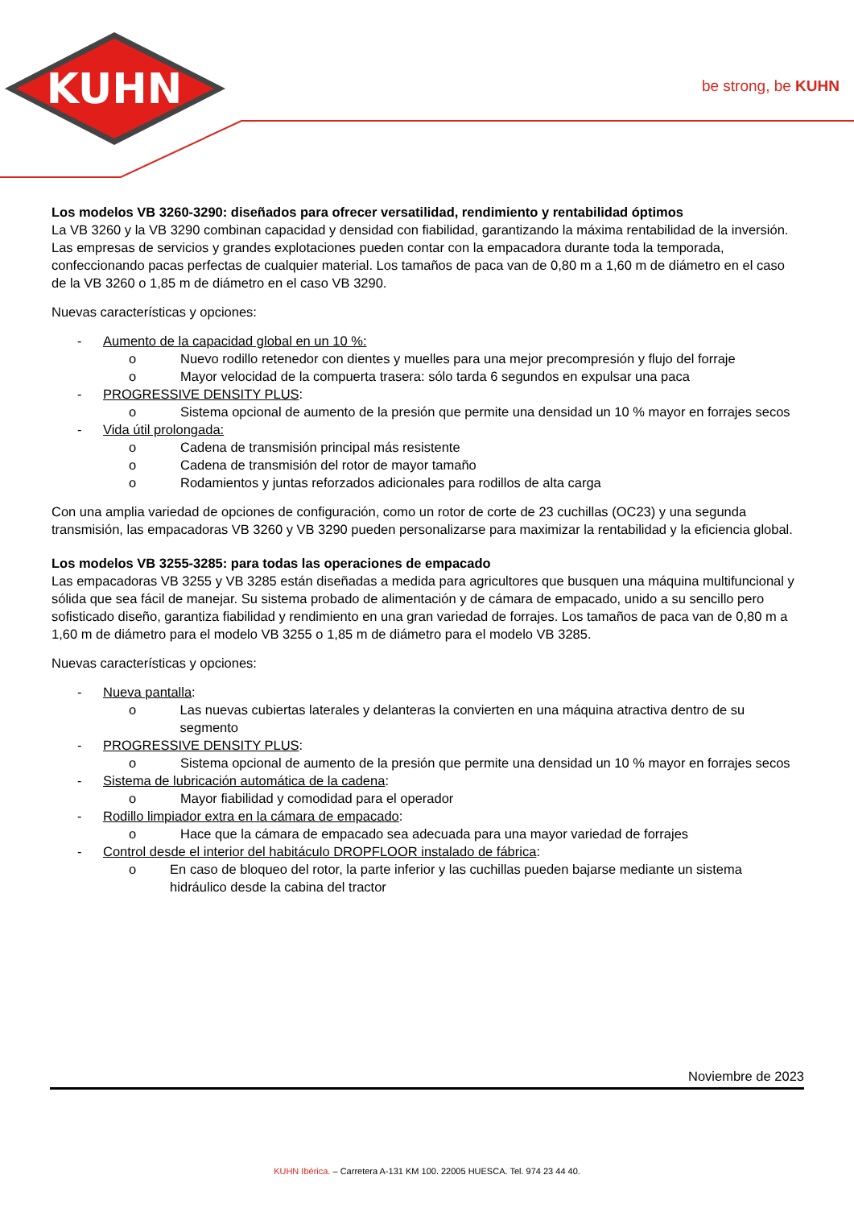KUHN
be strong, be KUHN
Los modelos VB 3260-3290: diseñados para ofrecer versatilidad, rendimiento y rentabilidad óptimos
La VB 3260 y la VB 3290 combinan capacidad y densidad con fiabilidad, garantizando la máxima rentabilidad de la inversión. Las empresas de servicios y grandes explotaciones pueden contar con la empacadora durante toda la temporada, confeccionando pacas perfectas de cualquier material. Los tamaños de paca van de 0,80 m a 1,60 m de diámetro en el caso de la VB 3260 o 1,85 m de diámetro en el caso VB 3290.
Nuevas características y opciones:
- Aumento de la capacidad global en un 10 %:
o Nuevo rodillo retenedor con dientes y muelles para una mejor precompresión y flujo del forraje
o Mayor velocidad de la compuerta trasera: sólo tarda 6 segundos en expulsar una paca
- PROGRESSIVE DENSITY PLUS:
o Sistema opcional de aumento de la presión que permite una densidad un 10 % mayor en forrajes secos
- Vida útil prolongada:
o Cadena de transmisión principal más resistente
o Cadena de transmisión del rotor de mayor tamaño
o Rodamientos y juntas reforzados adicionales para rodillos de alta carga
Con una amplia variedad de opciones de configuración, como un rotor de corte de 23 cuchillas (OC23) y una segunda transmisión, las empacadoras VB 3260 y VB 3290 pueden personalizarse para maximizar la rentabilidad y la eficiencia global.
Los modelos VB 3255-3285: para todas las operaciones de empacado
Las empacadoras VB 3255 y VB 3285 están diseñadas a medida para agricultores que busquen una máquina multifuncional y sólida que sea fácil de manejar. Su sistema probado de alimentación y de cámara de empacado, unido a su sencillo pero sofisticado diseño, garantiza fiabilidad y rendimiento en una gran variedad de forrajes. Los tamaños de paca van de 0,80 m a 1,60 m de diámetro para el modelo VB 3255 o 1,85 m de diámetro para el modelo VB 3285.
Nuevas características y opciones:
- Nueva pantalla:
o Las nuevas cubiertas laterales y delanteras la convierten en una máquina atractiva dentro de su segmento
- PROGRESSIVE DENSITY PLUS:
o Sistema opcional de aumento de la presión que permite una densidad un 10 % mayor en forrajes secos
- Sistema de lubricación automática de la cadena:
o Mayor fiabilidad y comodidad para el operador
- Rodillo limpiador extra en la cámara de empacado:
o Hace que la cámara de empacado sea adecuada para una mayor variedad de forrajes
- Control desde el interior del habitáculo DROPFLOOR instalado de fábrica:
o En caso de bloqueo del rotor, la parte inferior y las cuchillas pueden bajarse mediante un sistema hidráulico desde la cabina del tractor
Noviembre de 2023
KUHN Ibérica. – Carretera A-131 KM 100. 22005 HUESCA. Tel. 974 23 44 40.